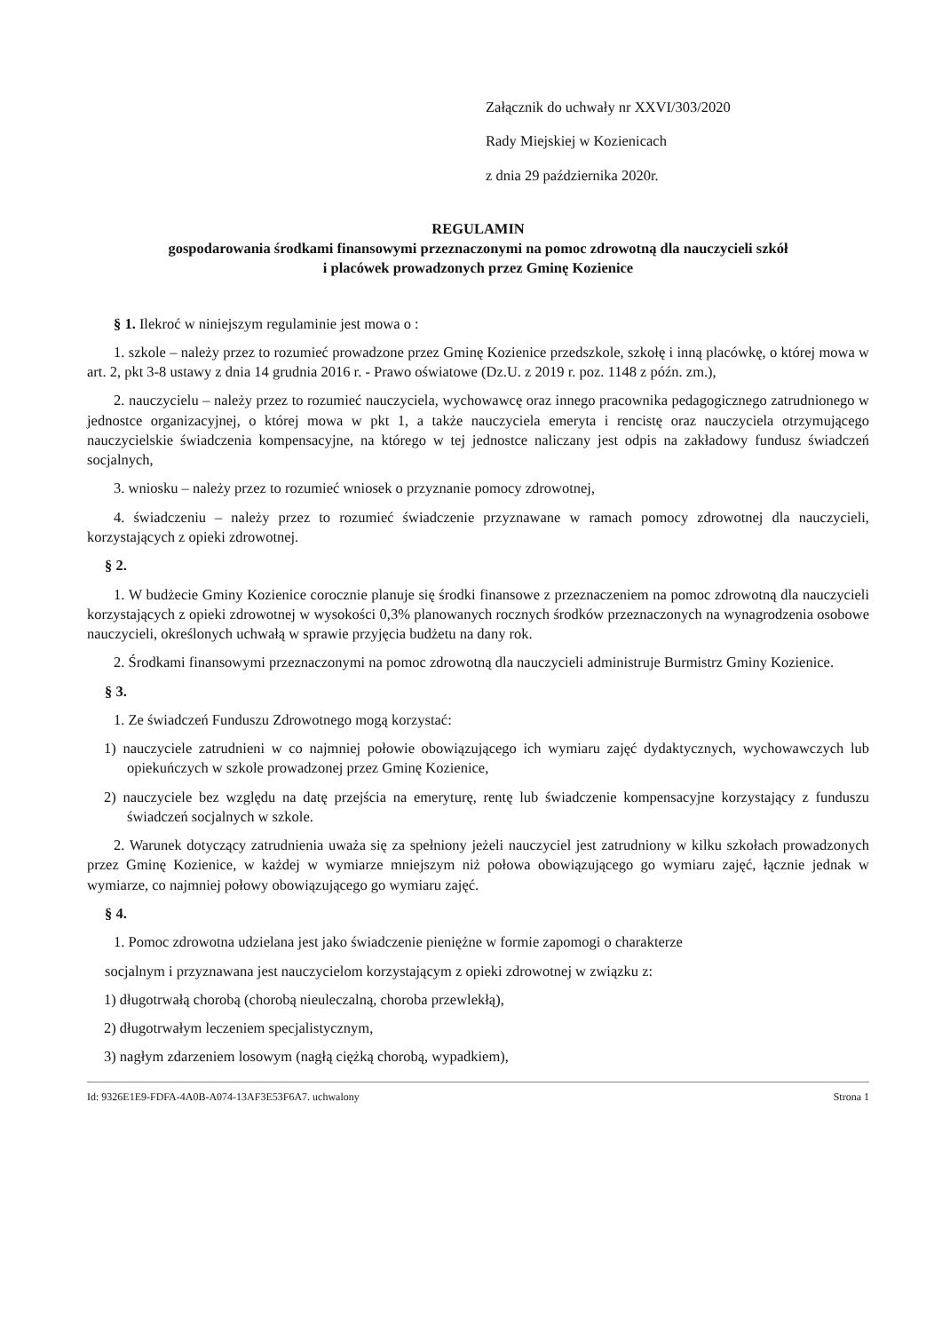Załącznik do uchwały nr XXVI/303/2020
Rady Miejskiej w Kozienicach
z dnia 29 października 2020r.
REGULAMIN
gospodarowania środkami finansowymi przeznaczonymi na pomoc zdrowotną dla nauczycieli szkół
i placówek prowadzonych przez Gminę Kozienice
§ 1. Ilekroć w niniejszym regulaminie jest mowa o :
1. szkole – należy przez to rozumieć prowadzone przez Gminę Kozienice przedszkole, szkołę i inną placówkę, o której mowa w art. 2, pkt 3-8 ustawy z dnia 14 grudnia 2016 r. - Prawo oświatowe (Dz.U. z 2019 r. poz. 1148 z późn. zm.),
2. nauczycielu – należy przez to rozumieć nauczyciela, wychowawcę oraz innego pracownika pedagogicznego zatrudnionego w jednostce organizacyjnej, o której mowa w pkt 1, a także nauczyciela emeryta i rencistę oraz nauczyciela otrzymującego nauczycielskie świadczenia kompensacyjne, na którego w tej jednostce naliczany jest odpis na zakładowy fundusz świadczeń socjalnych,
3. wniosku – należy przez to rozumieć wniosek o przyznanie pomocy zdrowotnej,
4. świadczeniu – należy przez to rozumieć świadczenie przyznawane w ramach pomocy zdrowotnej dla nauczycieli, korzystających z opieki zdrowotnej.
§ 2.
1. W budżecie Gminy Kozienice corocznie planuje się środki finansowe z przeznaczeniem na pomoc zdrowotną dla nauczycieli korzystających z opieki zdrowotnej w wysokości 0,3% planowanych rocznych środków przeznaczonych na wynagrodzenia osobowe nauczycieli, określonych uchwałą w sprawie przyjęcia budżetu na dany rok.
2. Środkami finansowymi przeznaczonymi na pomoc zdrowotną dla nauczycieli administruje Burmistrz Gminy Kozienice.
§ 3.
1. Ze świadczeń Funduszu Zdrowotnego mogą korzystać:
1) nauczyciele zatrudnieni w co najmniej połowie obowiązującego ich wymiaru zajęć dydaktycznych, wychowawczych lub opiekuńczych w szkole prowadzonej przez Gminę Kozienice,
2) nauczyciele bez względu na datę przejścia na emeryturę, rentę lub świadczenie kompensacyjne korzystający z funduszu świadczeń socjalnych w szkole.
2. Warunek dotyczący zatrudnienia uważa się za spełniony jeżeli nauczyciel jest zatrudniony w kilku szkołach prowadzonych przez Gminę Kozienice, w każdej w wymiarze mniejszym niż połowa obowiązującego go wymiaru zajęć, łącznie jednak w wymiarze, co najmniej połowy obowiązującego go wymiaru zajęć.
§ 4.
1. Pomoc zdrowotna udzielana jest jako świadczenie pieniężne w formie zapomogi o charakterze
socjalnym i przyznawana jest nauczycielom korzystającym z opieki zdrowotnej w związku z:
1) długotrwałą chorobą (chorobą nieuleczalną, choroba przewlekłą),
2) długotrwałym leczeniem specjalistycznym,
3) nagłym zdarzeniem losowym (nagłą ciężką chorobą, wypadkiem),
Id: 9326E1E9-FDFA-4A0B-A074-13AF3E53F6A7. uchwalony Strona 1